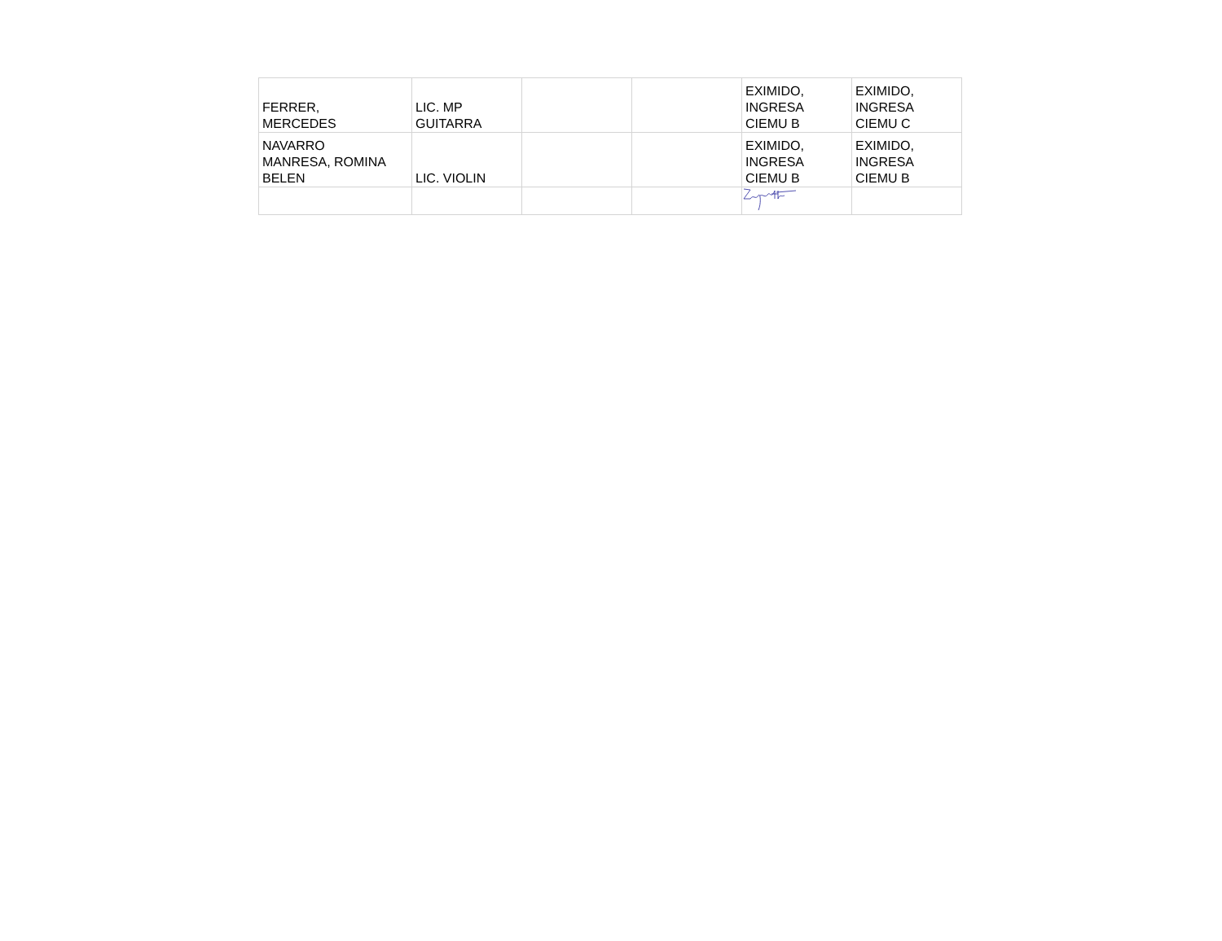| FERRER, MERCEDES | LIC. MP GUITARRA | | | EXIMIDO, INGRESA CIEMU B | EXIMIDO, INGRESA CIEMU C |
| NAVARRO MANRESA, ROMINA BELEN | LIC. VIOLIN | | | EXIMIDO, INGRESA CIEMU B | EXIMIDO, INGRESA CIEMU B |